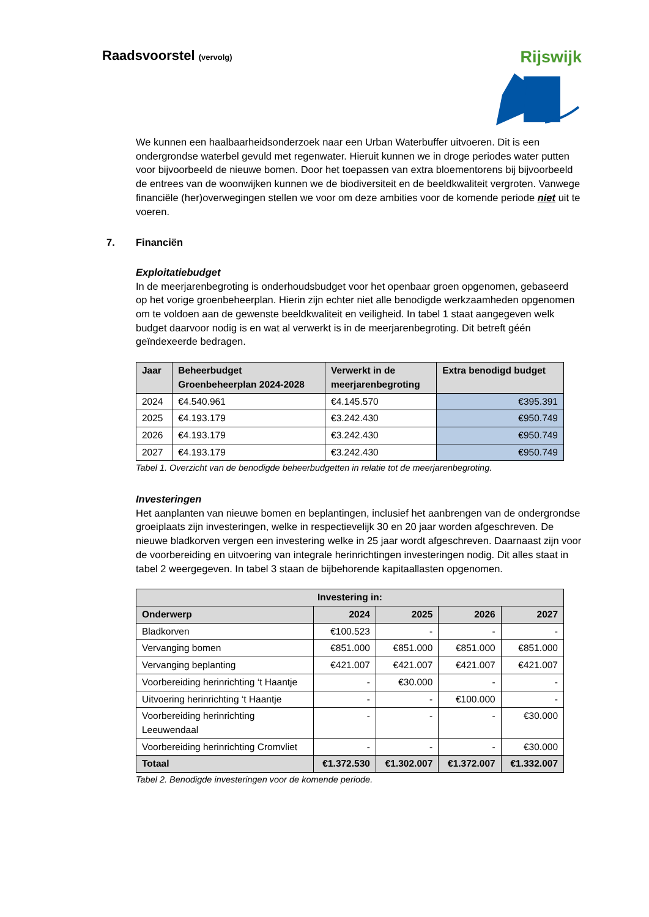Raadsvoorstel (vervolg)
Rijswijk
We kunnen een haalbaarheidsonderzoek naar een Urban Waterbuffer uitvoeren. Dit is een ondergrondse waterbel gevuld met regenwater. Hieruit kunnen we in droge periodes water putten voor bijvoorbeeld de nieuwe bomen. Door het toepassen van extra bloementorens bij bijvoorbeeld de entrees van de woonwijken kunnen we de biodiversiteit en de beeldkwaliteit vergroten. Vanwege financiële (her)overwegingen stellen we voor om deze ambities voor de komende periode niet uit te voeren.
7. Financiën
Exploitatiebudget
In de meerjarenbegroting is onderhoudsbudget voor het openbaar groen opgenomen, gebaseerd op het vorige groenbeheerplan. Hierin zijn echter niet alle benodigde werkzaamheden opgenomen om te voldoen aan de gewenste beeldkwaliteit en veiligheid. In tabel 1 staat aangegeven welk budget daarvoor nodig is en wat al verwerkt is in de meerjarenbegroting. Dit betreft géén geïndexeerde bedragen.
| Jaar | Beheerbudget Groenbeheerplan 2024-2028 | Verwerkt in de meerjarenbegroting | Extra benodigd budget |
| --- | --- | --- | --- |
| 2024 | €4.540.961 | €4.145.570 | €395.391 |
| 2025 | €4.193.179 | €3.242.430 | €950.749 |
| 2026 | €4.193.179 | €3.242.430 | €950.749 |
| 2027 | €4.193.179 | €3.242.430 | €950.749 |
Tabel 1. Overzicht van de benodigde beheerbudgetten in relatie tot de meerjarenbegroting.
Investeringen
Het aanplanten van nieuwe bomen en beplantingen, inclusief het aanbrengen van de ondergrondse groeiplaats zijn investeringen, welke in respectievelijk 30 en 20 jaar worden afgeschreven. De nieuwe bladkorven vergen een investering welke in 25 jaar wordt afgeschreven. Daarnaast zijn voor de voorbereiding en uitvoering van integrale herinrichtingen investeringen nodig. Dit alles staat in tabel 2 weergegeven. In tabel 3 staan de bijbehorende kapitaallasten opgenomen.
| Investering in: | | | | |
| --- | --- | --- | --- | --- |
| Onderwerp | 2024 | 2025 | 2026 | 2027 |
| Bladkorven | €100.523 | - | - | - |
| Vervanging bomen | €851.000 | €851.000 | €851.000 | €851.000 |
| Vervanging beplanting | €421.007 | €421.007 | €421.007 | €421.007 |
| Voorbereiding herinrichting ‘t Haantje | - | €30.000 | - | - |
| Uitvoering herinrichting ‘t Haantje | - | - | €100.000 | - |
| Voorbereiding herinrichting Leeuwendaal | - | - | - | €30.000 |
| Voorbereiding herinrichting Cromvliet | - | - | - | €30.000 |
| Totaal | €1.372.530 | €1.302.007 | €1.372.007 | €1.332.007 |
Tabel 2. Benodigde investeringen voor de komende periode.